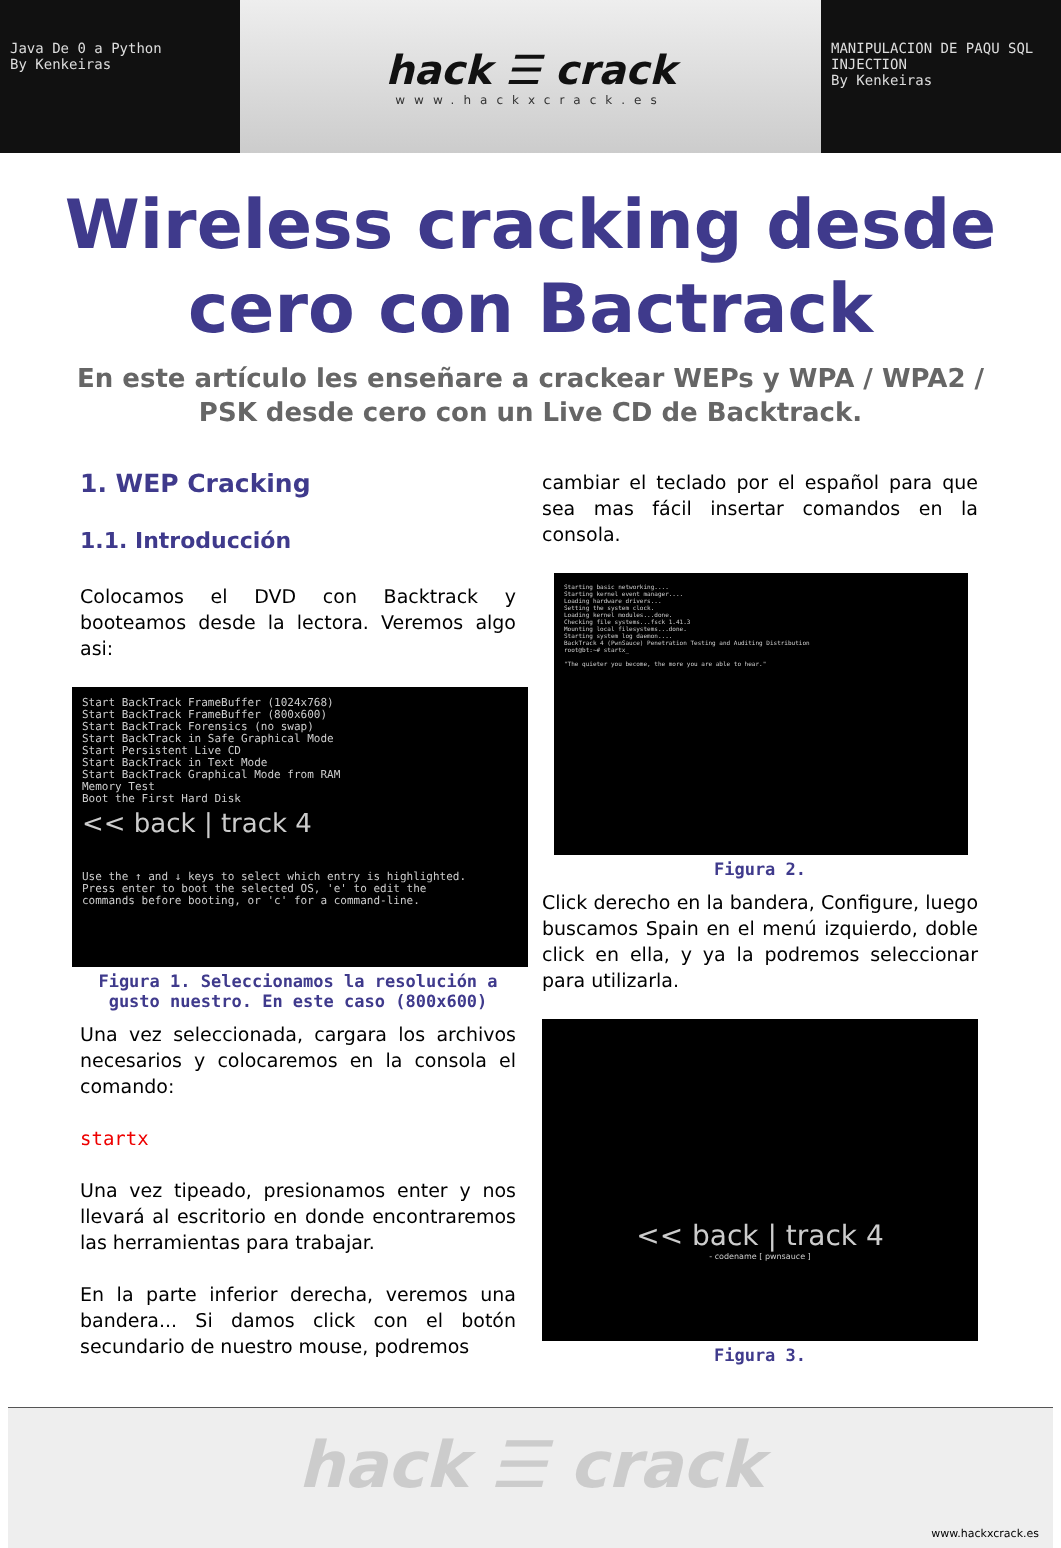Java De 0 a Python
By Kenkeiras
hack ☰ crack
www.hackxcrack.es
MANIPULACION DE PAQU SQL INJECTION
By Kenkeiras
Wireless cracking desde cero con Bactrack
En este artículo les enseñare a crackear WEPs y WPA / WPA2 / PSK desde cero con un Live CD de Backtrack.
1. WEP Cracking
1.1. Introducción
Colocamos el DVD con Backtrack y booteamos desde la lectora. Veremos algo asi:
Start BackTrack FrameBuffer (1024x768)
Start BackTrack FrameBuffer (800x600)
Start BackTrack Forensics (no swap)
Start BackTrack in Safe Graphical Mode
Start Persistent Live CD
Start BackTrack in Text Mode
Start BackTrack Graphical Mode from RAM
Memory Test
Boot the First Hard Disk
<< back | track 4
Use the ↑ and ↓ keys to select which entry is highlighted.
Press enter to boot the selected OS, 'e' to edit the
commands before booting, or 'c' for a command-line.
Figura 1. Seleccionamos la resolución a gusto nuestro. En este caso (800x600)
Una vez seleccionada, cargara los archivos necesarios y colocaremos en la consola el comando:
startx
Una vez tipeado, presionamos enter y nos llevará al escritorio en donde encontraremos las herramientas para trabajar.
En la parte inferior derecha, veremos una bandera... Si damos click con el botón secundario de nuestro mouse, podremos
cambiar el teclado por el español para que sea mas fácil insertar comandos en la consola.
Starting basic networking....
Starting kernel event manager....
Loading hardware drivers...
Setting the system clock.
Loading kernel modules...done.
Checking file systems...fsck 1.41.3
Mounting local filesystems...done.
Starting system log daemon....
BackTrack 4 (PwnSauce) Penetration Testing and Auditing Distribution
root@bt:~# startx_
"The quieter you become, the more you are able to hear."
Figura 2.
Click derecho en la bandera, Configure, luego buscamos Spain en el menú izquierdo, doble click en ella, y ya la podremos seleccionar para utilizarla.
<< back | track 4
- codename [ pwnsauce ]
Figura 3.
hack ☰ crack
www.hackxcrack.es